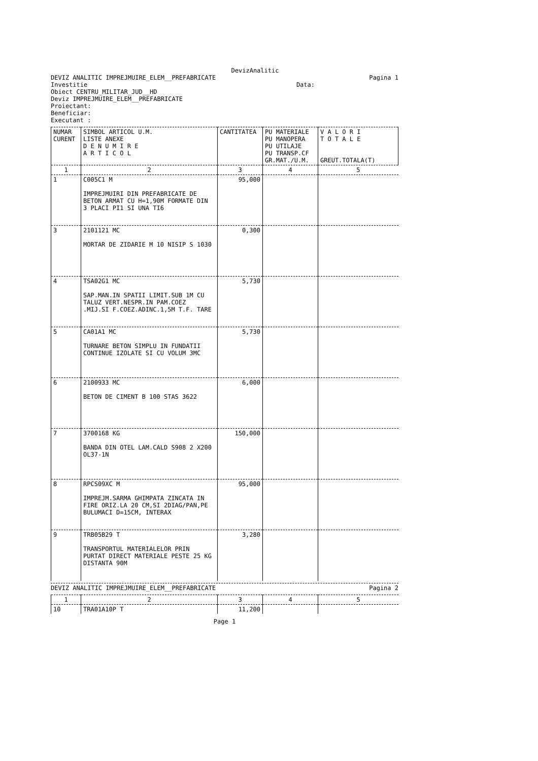DevizAnalitic
DEVIZ ANALITIC IMPREJMUIRE_ELEM__PREFABRICATE
Pagina 1
Investitie Data:
Obiect CENTRU_MILITAR_JUD__HD
Deviz IMPREJMUIRE_ELEM__PREFABRICATE
Proiectant:
Beneficiar:
Executant :
| NUMAR CURENT | SIMBOL ARTICOL U.M. LISTE ANEXE D E N U M I R E A R T I C O L | CANTITATEA | PU MATERIALE PU MANOPERA PU UTILAJE PU TRANSP.CF GR.MAT./U.M. | V A L O R I T O T A L E GREUT.TOTALA(T) |
| --- | --- | --- | --- | --- |
| 1 | 2 | 3 | 4 | 5 |
| 1 | C005C1 M IMPREJMUIRI DIN PREFABRICATE DE BETON ARMAT CU H=1,90M FORMATE DIN 3 PLACI PI1 SI UNA TI6 | 95,000 | | |
| 3 | 2101121 MC MORTAR DE ZIDARIE M 10 NISIP S 1030 | 0,300 | | |
| 4 | TSA02G1 MC SAP.MAN.IN SPATII LIMIT.SUB 1M CU TALUZ VERT.NESPR.IN PAM.COEZ .MIJ.SI F.COEZ.ADINC.1,5M T.F. TARE | 5,730 | | |
| 5 | CA01A1 MC TURNARE BETON SIMPLU IN FUNDATII CONTINUE IZOLATE SI CU VOLUM 3MC | 5,730 | | |
| 6 | 2100933 MC BETON DE CIMENT B 100 STAS 3622 | 6,000 | | |
| 7 | 3700168 KG BANDA DIN OTEL LAM.CALD S908 2 X200 OL37-1N | 150,000 | | |
| 8 | RPCS09XC M IMPREJM.SARMA GHIMPATA ZINCATA IN FIRE ORIZ.LA 20 CM,SI 2DIAG/PAN,PE BULUMACI D=15CM, INTERAX | 95,000 | | |
| 9 | TRB05B29 T TRANSPORTUL MATERIALELOR PRIN PURTAT DIRECT MATERIALE PESTE 25 KG DISTANTA 90M | 3,280 | | |
DEVIZ ANALITIC IMPREJMUIRE_ELEM__PREFABRICATE
Pagina 2
| 1 | 2 | 3 | 4 | 5 |
| 10 | TRA01A10P T | 11,200 | | |
Page 1